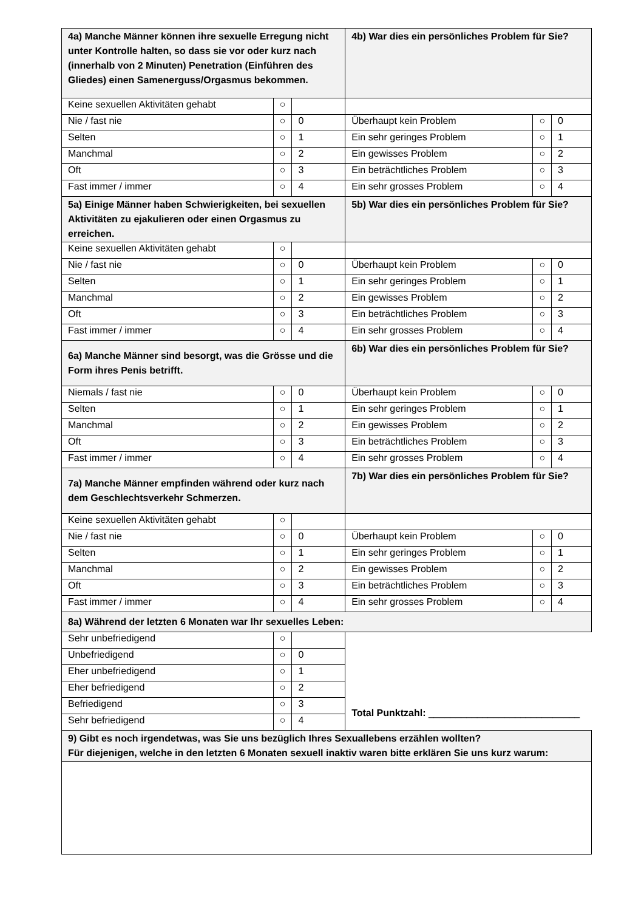| 4a) Manche Männer können ihre sexuelle Erregung nicht unter Kontrolle halten, so dass sie vor oder kurz nach (innerhalb von 2 Minuten) Penetration (Einführen des Gliedes) einen Samenerguss/Orgasmus bekommen. | | | 4b) War dies ein persönliches Problem für Sie? | | |
| Keine sexuellen Aktivitäten gehabt | ○ | | | | |
| Nie / fast nie | ○ | 0 | Überhaupt kein Problem | ○ | 0 |
| Selten | ○ | 1 | Ein sehr geringes Problem | ○ | 1 |
| Manchmal | ○ | 2 | Ein gewisses Problem | ○ | 2 |
| Oft | ○ | 3 | Ein beträchtliches Problem | ○ | 3 |
| Fast immer / immer | ○ | 4 | Ein sehr grosses Problem | ○ | 4 |
| 5a) Einige Männer haben Schwierigkeiten, bei sexuellen Aktivitäten zu ejakulieren oder einen Orgasmus zu erreichen. | | | 5b) War dies ein persönliches Problem für Sie? | | |
| Keine sexuellen Aktivitäten gehabt | ○ | | | | |
| Nie / fast nie | ○ | 0 | Überhaupt kein Problem | ○ | 0 |
| Selten | ○ | 1 | Ein sehr geringes Problem | ○ | 1 |
| Manchmal | ○ | 2 | Ein gewisses Problem | ○ | 2 |
| Oft | ○ | 3 | Ein beträchtliches Problem | ○ | 3 |
| Fast immer / immer | ○ | 4 | Ein sehr grosses Problem | ○ | 4 |
| 6a) Manche Männer sind besorgt, was die Grösse und die Form ihres Penis betrifft. | | | 6b) War dies ein persönliches Problem für Sie? | | |
| Niemals / fast nie | ○ | 0 | Überhaupt kein Problem | ○ | 0 |
| Selten | ○ | 1 | Ein sehr geringes Problem | ○ | 1 |
| Manchmal | ○ | 2 | Ein gewisses Problem | ○ | 2 |
| Oft | ○ | 3 | Ein beträchtliches Problem | ○ | 3 |
| Fast immer / immer | ○ | 4 | Ein sehr grosses Problem | ○ | 4 |
| 7a) Manche Männer empfinden während oder kurz nach dem Geschlechtsverkehr Schmerzen. | | | 7b) War dies ein persönliches Problem für Sie? | | |
| Keine sexuellen Aktivitäten gehabt | ○ | | | | |
| Nie / fast nie | ○ | 0 | Überhaupt kein Problem | ○ | 0 |
| Selten | ○ | 1 | Ein sehr geringes Problem | ○ | 1 |
| Manchmal | ○ | 2 | Ein gewisses Problem | ○ | 2 |
| Oft | ○ | 3 | Ein beträchtliches Problem | ○ | 3 |
| Fast immer / immer | ○ | 4 | Ein sehr grosses Problem | ○ | 4 |
| 8a) Während der letzten 6 Monaten war Ihr sexuelles Leben: | | | | | |
| Sehr unbefriedigend | ○ | | Total Punktzahl: ____________________________ | | |
| Unbefriedigend | ○ | 0 | | | |
| Eher unbefriedigend | ○ | 1 | | | |
| Eher befriedigend | ○ | 2 | | | |
| Befriedigend | ○ | 3 | | | |
| Sehr befriedigend | ○ | 4 | | | |
| 9) Gibt es noch irgendetwas, was Sie uns bezüglich Ihres Sexuallebens erzählen wollten? Für diejenigen, welche in den letzten 6 Monaten sexuell inaktiv waren bitte erklären Sie uns kurz warum: | | | | | |